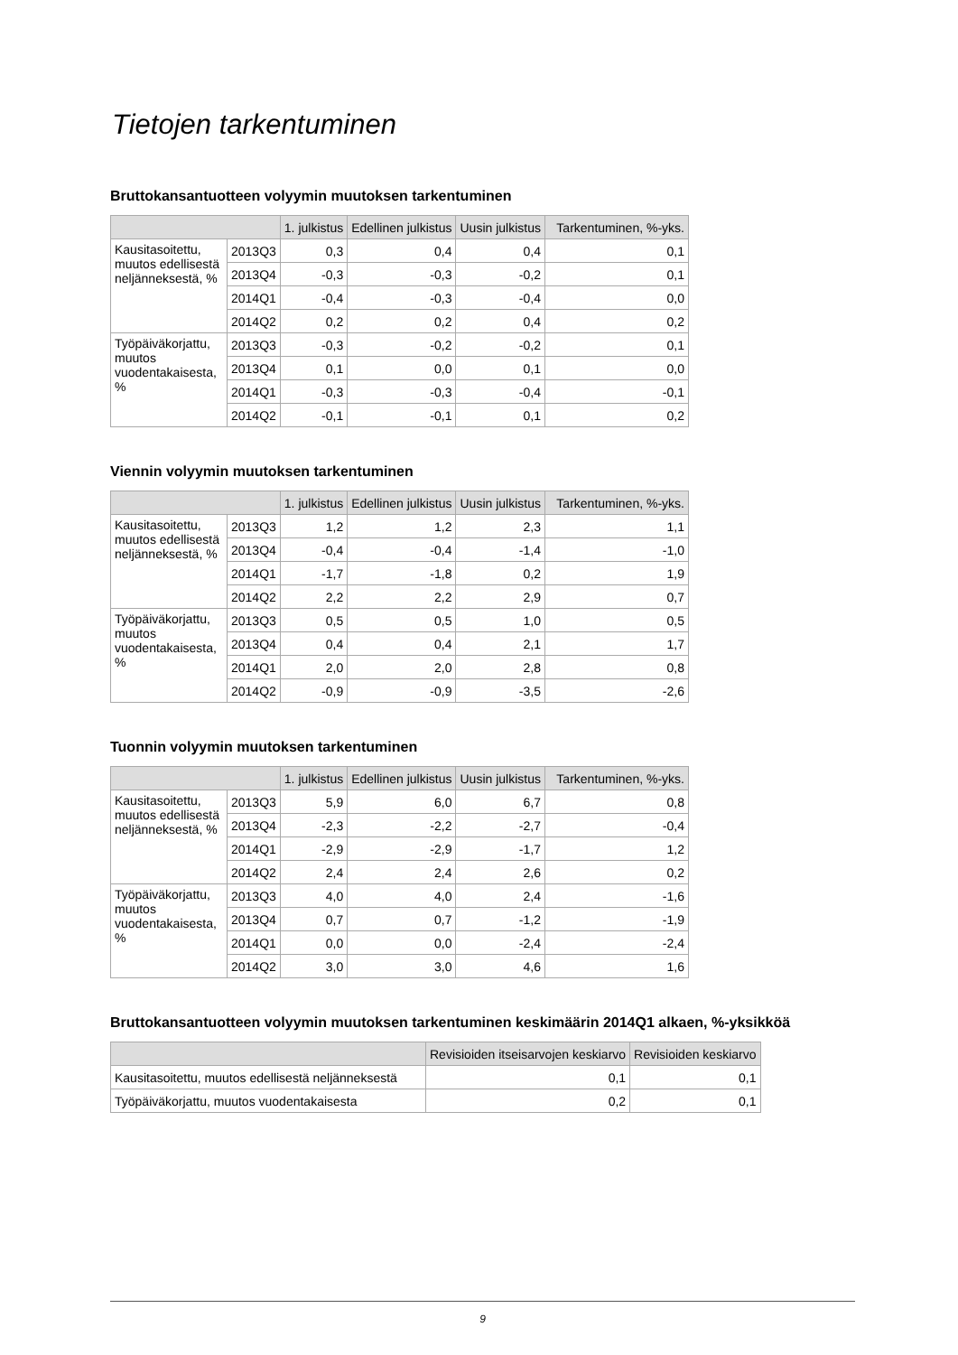Tietojen tarkentuminen
Bruttokansantuotteen volyymin muutoksen tarkentuminen
| | | 1. julkistus | Edellinen julkistus | Uusin julkistus | Tarkentuminen, %-yks. |
| --- | --- | --- | --- | --- | --- |
| Kausitasoitettu, muutos edellisestä neljänneksestä, % | 2013Q3 | 0,3 | 0,4 | 0,4 | 0,1 |
| | 2013Q4 | -0,3 | -0,3 | -0,2 | 0,1 |
| | 2014Q1 | -0,4 | -0,3 | -0,4 | 0,0 |
| | 2014Q2 | 0,2 | 0,2 | 0,4 | 0,2 |
| Työpäiväkorjattu, muutos vuodentakaisesta, % | 2013Q3 | -0,3 | -0,2 | -0,2 | 0,1 |
| | 2013Q4 | 0,1 | 0,0 | 0,1 | 0,0 |
| | 2014Q1 | -0,3 | -0,3 | -0,4 | -0,1 |
| | 2014Q2 | -0,1 | -0,1 | 0,1 | 0,2 |
Viennin volyymin muutoksen tarkentuminen
| | | 1. julkistus | Edellinen julkistus | Uusin julkistus | Tarkentuminen, %-yks. |
| --- | --- | --- | --- | --- | --- |
| Kausitasoitettu, muutos edellisestä neljänneksestä, % | 2013Q3 | 1,2 | 1,2 | 2,3 | 1,1 |
| | 2013Q4 | -0,4 | -0,4 | -1,4 | -1,0 |
| | 2014Q1 | -1,7 | -1,8 | 0,2 | 1,9 |
| | 2014Q2 | 2,2 | 2,2 | 2,9 | 0,7 |
| Työpäiväkorjattu, muutos vuodentakaisesta, % | 2013Q3 | 0,5 | 0,5 | 1,0 | 0,5 |
| | 2013Q4 | 0,4 | 0,4 | 2,1 | 1,7 |
| | 2014Q1 | 2,0 | 2,0 | 2,8 | 0,8 |
| | 2014Q2 | -0,9 | -0,9 | -3,5 | -2,6 |
Tuonnin volyymin muutoksen tarkentuminen
| | | 1. julkistus | Edellinen julkistus | Uusin julkistus | Tarkentuminen, %-yks. |
| --- | --- | --- | --- | --- | --- |
| Kausitasoitettu, muutos edellisestä neljänneksestä, % | 2013Q3 | 5,9 | 6,0 | 6,7 | 0,8 |
| | 2013Q4 | -2,3 | -2,2 | -2,7 | -0,4 |
| | 2014Q1 | -2,9 | -2,9 | -1,7 | 1,2 |
| | 2014Q2 | 2,4 | 2,4 | 2,6 | 0,2 |
| Työpäiväkorjattu, muutos vuodentakaisesta, % | 2013Q3 | 4,0 | 4,0 | 2,4 | -1,6 |
| | 2013Q4 | 0,7 | 0,7 | -1,2 | -1,9 |
| | 2014Q1 | 0,0 | 0,0 | -2,4 | -2,4 |
| | 2014Q2 | 3,0 | 3,0 | 4,6 | 1,6 |
Bruttokansantuotteen volyymin muutoksen tarkentuminen keskimäärin 2014Q1 alkaen, %-yksikköä
| | Revisioiden itseisarvojen keskiarvo | Revisioiden keskiarvo |
| --- | --- | --- |
| Kausitasoitettu, muutos edellisestä neljänneksestä | 0,1 | 0,1 |
| Työpäiväkorjattu, muutos vuodentakaisesta | 0,2 | 0,1 |
9